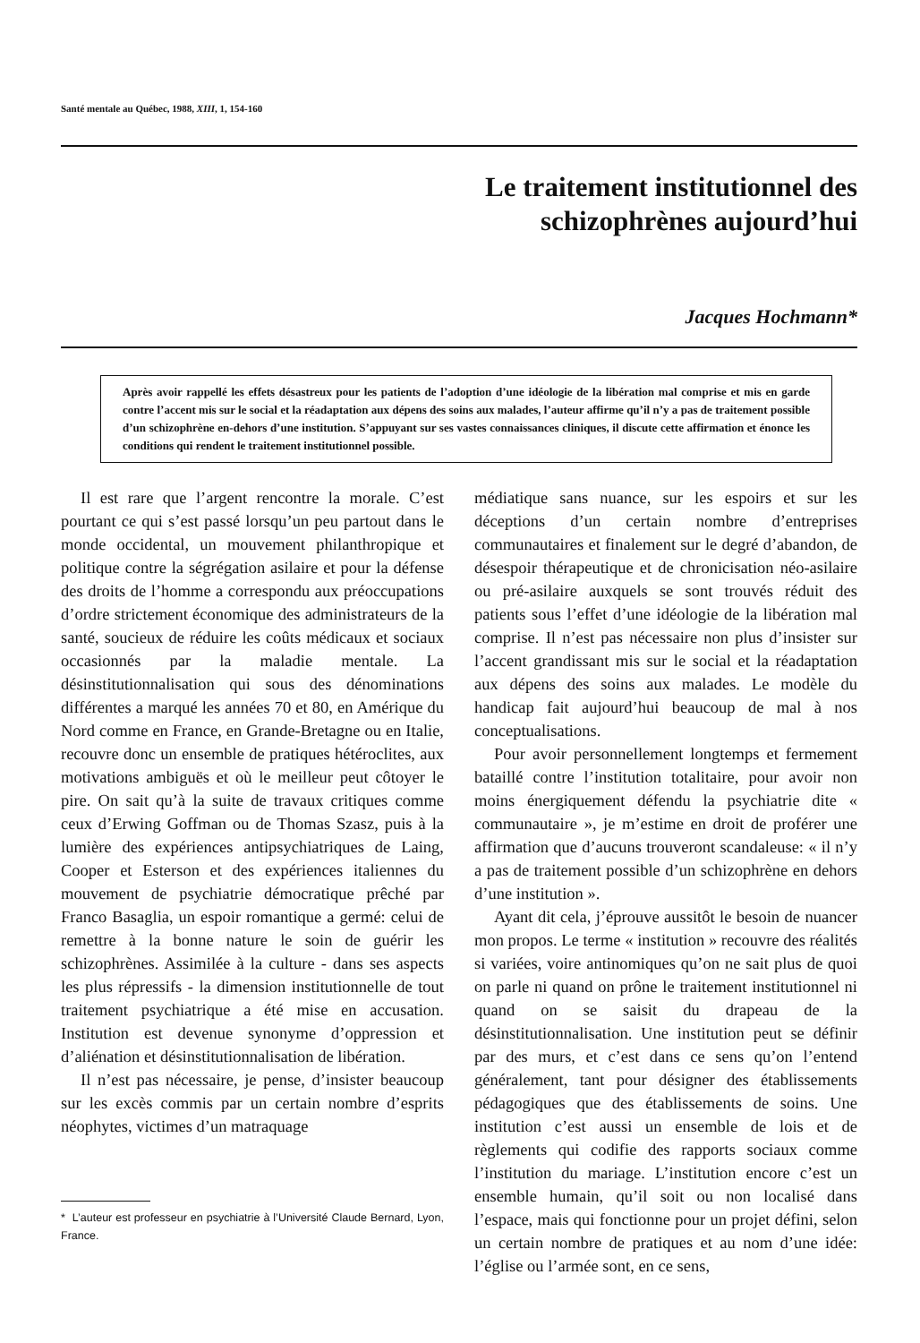Santé mentale au Québec, 1988, XIII, 1, 154-160
Le traitement institutionnel des
schizophrènes aujourd’hui
Jacques Hochmann*
Après avoir rappellé les effets désastreux pour les patients de l’adoption d’une idéologie de la libération mal comprise et mis en garde contre l’accent mis sur le social et la réadaptation aux dépens des soins aux malades, l’auteur affirme qu’il n’y a pas de traitement possible d’un schizophrène en-dehors d’une institution. S’appuyant sur ses vastes connaissances cliniques, il discute cette affirmation et énonce les conditions qui rendent le traitement institutionnel possible.
Il est rare que l’argent rencontre la morale. C’est pourtant ce qui s’est passé lorsqu’un peu partout dans le monde occidental, un mouvement philanthropique et politique contre la ségrégation asilaire et pour la défense des droits de l’homme a correspondu aux préoccupations d’ordre strictement économique des administrateurs de la santé, soucieux de réduire les coûts médicaux et sociaux occasionnés par la maladie mentale. La désinstitutionnalisation qui sous des dénominations différentes a marqué les années 70 et 80, en Amérique du Nord comme en France, en Grande-Bretagne ou en Italie, recouvre donc un ensemble de pratiques hétéroclites, aux motivations ambiguës et où le meilleur peut côtoyer le pire. On sait qu’à la suite de travaux critiques comme ceux d’Erwing Goffman ou de Thomas Szasz, puis à la lumière des expériences antipsychiatriques de Laing, Cooper et Esterson et des expériences italiennes du mouvement de psychiatrie démocratique prêché par Franco Basaglia, un espoir romantique a germé: celui de remettre à la bonne nature le soin de guérir les schizophrènes. Assimilée à la culture - dans ses aspects les plus répressifs - la dimension institutionnelle de tout traitement psychiatrique a été mise en accusation. Institution est devenue synonyme d’oppression et d’aliénation et désinstitutionnalisation de libération.
Il n’est pas nécessaire, je pense, d’insister beaucoup sur les excès commis par un certain nombre d’esprits néophytes, victimes d’un matraquage
* L’auteur est professeur en psychiatrie à l’Université Claude Bernard, Lyon, France.
médiatique sans nuance, sur les espoirs et sur les déceptions d’un certain nombre d’entreprises communautaires et finalement sur le degré d’abandon, de désespoir thérapeutique et de chronicisation néo-asilaire ou pré-asilaire auxquels se sont trouvés réduit des patients sous l’effet d’une idéologie de la libération mal comprise. Il n’est pas nécessaire non plus d’insister sur l’accent grandissant mis sur le social et la réadaptation aux dépens des soins aux malades. Le modèle du handicap fait aujourd’hui beaucoup de mal à nos conceptualisations.
Pour avoir personnellement longtemps et fermement bataillé contre l’institution totalitaire, pour avoir non moins énergiquement défendu la psychiatrie dite « communautaire », je m’estime en droit de proférer une affirmation que d’aucuns trouveront scandaleuse: « il n’y a pas de traitement possible d’un schizophrène en dehors d’une institution ».
Ayant dit cela, j’éprouve aussitôt le besoin de nuancer mon propos. Le terme « institution » recouvre des réalités si variées, voire antinomiques qu’on ne sait plus de quoi on parle ni quand on prône le traitement institutionnel ni quand on se saisit du drapeau de la désinstitutionnalisation. Une institution peut se définir par des murs, et c’est dans ce sens qu’on l’entend généralement, tant pour désigner des établissements pédagogiques que des établissements de soins. Une institution c’est aussi un ensemble de lois et de règlements qui codifie des rapports sociaux comme l’institution du mariage. L’institution encore c’est un ensemble humain, qu’il soit ou non localisé dans l’espace, mais qui fonctionne pour un projet défini, selon un certain nombre de pratiques et au nom d’une idée: l’église ou l’armée sont, en ce sens,